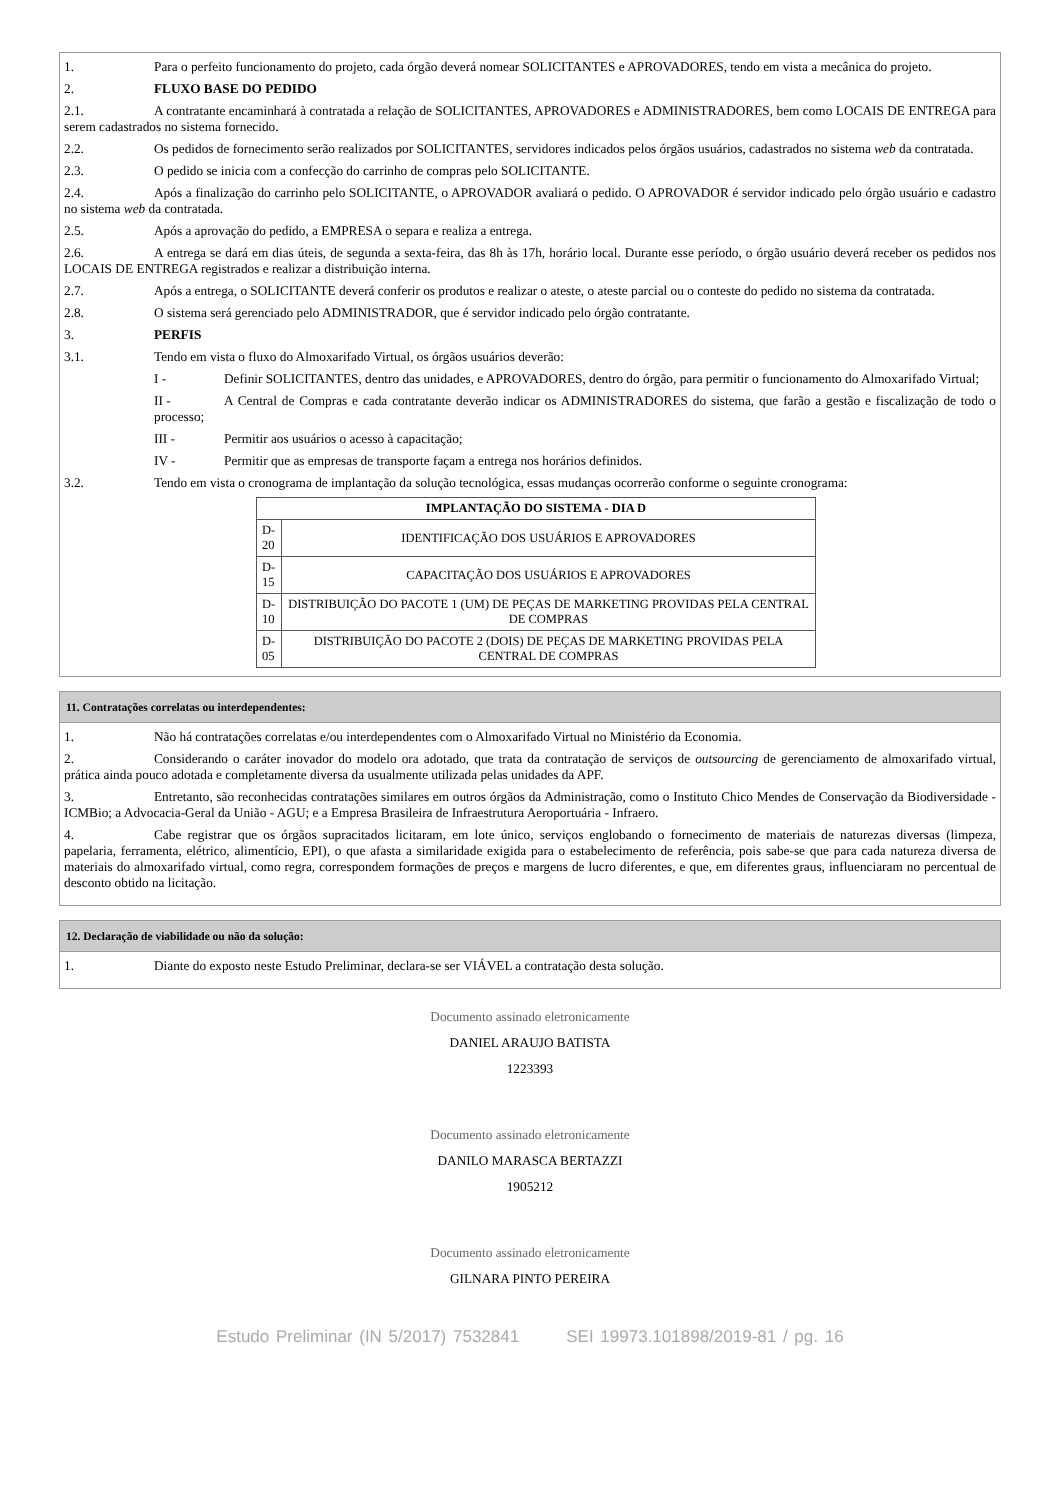1. Para o perfeito funcionamento do projeto, cada órgão deverá nomear SOLICITANTES e APROVADORES, tendo em vista a mecânica do projeto.
2. FLUXO BASE DO PEDIDO
2.1. A contratante encaminhará à contratada a relação de SOLICITANTES, APROVADORES e ADMINISTRADORES, bem como LOCAIS DE ENTREGA para serem cadastrados no sistema fornecido.
2.2. Os pedidos de fornecimento serão realizados por SOLICITANTES, servidores indicados pelos órgãos usuários, cadastrados no sistema web da contratada.
2.3. O pedido se inicia com a confecção do carrinho de compras pelo SOLICITANTE.
2.4. Após a finalização do carrinho pelo SOLICITANTE, o APROVADOR avaliará o pedido. O APROVADOR é servidor indicado pelo órgão usuário e cadastro no sistema web da contratada.
2.5. Após a aprovação do pedido, a EMPRESA o separa e realiza a entrega.
2.6. A entrega se dará em dias úteis, de segunda a sexta-feira, das 8h às 17h, horário local. Durante esse período, o órgão usuário deverá receber os pedidos nos LOCAIS DE ENTREGA registrados e realizar a distribuição interna.
2.7. Após a entrega, o SOLICITANTE deverá conferir os produtos e realizar o ateste, o ateste parcial ou o conteste do pedido no sistema da contratada.
2.8. O sistema será gerenciado pelo ADMINISTRADOR, que é servidor indicado pelo órgão contratante.
3. PERFIS
3.1. Tendo em vista o fluxo do Almoxarifado Virtual, os órgãos usuários deverão:
I - Definir SOLICITANTES, dentro das unidades, e APROVADORES, dentro do órgão, para permitir o funcionamento do Almoxarifado Virtual;
II - A Central de Compras e cada contratante deverão indicar os ADMINISTRADORES do sistema, que farão a gestão e fiscalização de todo o processo;
III - Permitir aos usuários o acesso à capacitação;
IV - Permitir que as empresas de transporte façam a entrega nos horários definidos.
3.2. Tendo em vista o cronograma de implantação da solução tecnológica, essas mudanças ocorrerão conforme o seguinte cronograma:
| IMPLANTAÇÃO DO SISTEMA - DIA D | |
| --- | --- |
| D-20 | IDENTIFICAÇÃO DOS USUÁRIOS E APROVADORES |
| D-15 | CAPACITAÇÃO DOS USUÁRIOS E APROVADORES |
| D-10 | DISTRIBUIÇÃO DO PACOTE 1 (UM) DE PEÇAS DE MARKETING PROVIDAS PELA CENTRAL DE COMPRAS |
| D-05 | DISTRIBUIÇÃO DO PACOTE 2 (DOIS) DE PEÇAS DE MARKETING PROVIDAS PELA CENTRAL DE COMPRAS |
11. Contratações correlatas ou interdependentes:
1. Não há contratações correlatas e/ou interdependentes com o Almoxarifado Virtual no Ministério da Economia.
2. Considerando o caráter inovador do modelo ora adotado, que trata da contratação de serviços de outsourcing de gerenciamento de almoxarifado virtual, prática ainda pouco adotada e completamente diversa da usualmente utilizada pelas unidades da APF.
3. Entretanto, são reconhecidas contratações similares em outros órgãos da Administração, como o Instituto Chico Mendes de Conservação da Biodiversidade - ICMBio; a Advocacia-Geral da União - AGU; e a Empresa Brasileira de Infraestrutura Aeroportuária - Infraero.
4. Cabe registrar que os órgãos supracitados licitaram, em lote único, serviços englobando o fornecimento de materiais de naturezas diversas (limpeza, papelaria, ferramenta, elétrico, alimentício, EPI), o que afasta a similaridade exigida para o estabelecimento de referência, pois sabe-se que para cada natureza diversa de materiais do almoxarifado virtual, como regra, correspondem formações de preços e margens de lucro diferentes, e que, em diferentes graus, influenciaram no percentual de desconto obtido na licitação.
12. Declaração de viabilidade ou não da solução:
1. Diante do exposto neste Estudo Preliminar, declara-se ser VIÁVEL a contratação desta solução.
Documento assinado eletronicamente
DANIEL ARAUJO BATISTA
1223393
Documento assinado eletronicamente
DANILO MARASCA BERTAZZI
1905212
Documento assinado eletronicamente
GILNARA PINTO PEREIRA
Estudo Preliminar (IN 5/2017) 7532841 SEI 19973.101898/2019-81 / pg. 16